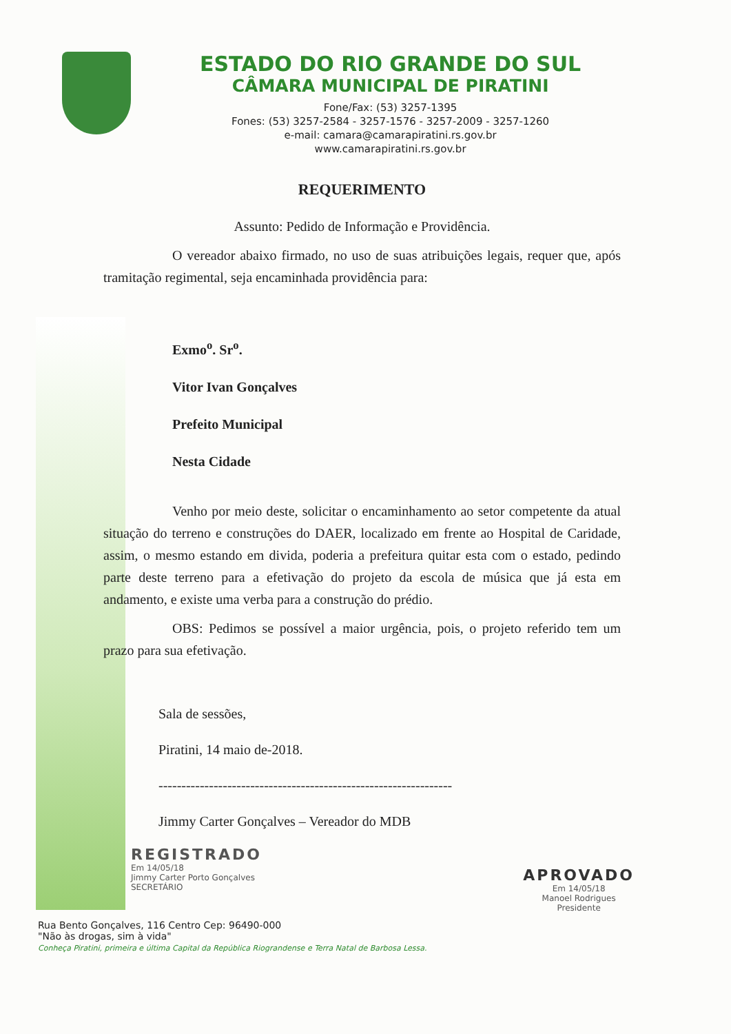ESTADO DO RIO GRANDE DO SUL
CÂMARA MUNICIPAL DE PIRATINI
Fone/Fax: (53) 3257-1395
Fones: (53) 3257-2584 - 3257-1576 - 3257-2009 - 3257-1260
e-mail: camara@camarapiratini.rs.gov.br
www.camarapiratini.rs.gov.br
REQUERIMENTO
Assunto: Pedido de Informação e Providência.
O vereador abaixo firmado, no uso de suas atribuições legais, requer que, após tramitação regimental, seja encaminhada providência para:
Exmo<sup>o</sup>. Sr<sup>o</sup>.
Vitor Ivan Gonçalves
Prefeito Municipal
Nesta Cidade
Venho por meio deste, solicitar o encaminhamento ao setor competente da atual situação do terreno e construções do DAER, localizado em frente ao Hospital de Caridade, assim, o mesmo estando em divida, poderia a prefeitura quitar esta com o estado, pedindo parte deste terreno para a efetivação do projeto da escola de música que já esta em andamento, e existe uma verba para a construção do prédio.
OBS: Pedimos se possível a maior urgência, pois, o projeto referido tem um prazo para sua efetivação.
Sala de sessões,
Piratini, 14 maio de-2018.
----------------------------------------------------------------
Jimmy Carter Gonçalves – Vereador do MDB
REGISTRADO
Em 14/05/18
Jimmy Carter Porto Gonçalves
SECRETÁRIO
APROVADO
Em 14/05/18
Manoel Rodrigues
Presidente
Rua Bento Gonçalves, 116 Centro Cep: 96490-000
"Não às drogas, sim à vida"
Conheça Piratini, primeira e última Capital da República Riograndense e Terra Natal de Barbosa Lessa.